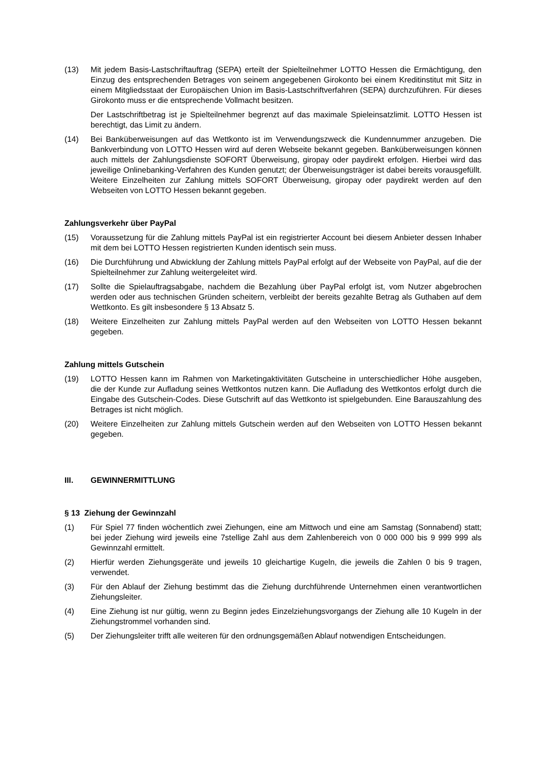(13) Mit jedem Basis-Lastschriftauftrag (SEPA) erteilt der Spielteilnehmer LOTTO Hessen die Ermächtigung, den Einzug des entsprechenden Betrages von seinem angegebenen Girokonto bei einem Kreditinstitut mit Sitz in einem Mitgliedsstaat der Europäischen Union im Basis-Lastschriftverfahren (SEPA) durchzuführen. Für dieses Girokonto muss er die entsprechende Vollmacht besitzen.
Der Lastschriftbetrag ist je Spielteilnehmer begrenzt auf das maximale Spieleinsatzlimit. LOTTO Hessen ist berechtigt, das Limit zu ändern.
(14) Bei Banküberweisungen auf das Wettkonto ist im Verwendungszweck die Kundennummer anzugeben. Die Bankverbindung von LOTTO Hessen wird auf deren Webseite bekannt gegeben. Banküberweisungen können auch mittels der Zahlungsdienste SOFORT Überweisung, giropay oder paydirekt erfolgen. Hierbei wird das jeweilige Onlinebanking-Verfahren des Kunden genutzt; der Überweisungsträger ist dabei bereits vorausgefüllt. Weitere Einzelheiten zur Zahlung mittels SOFORT Überweisung, giropay oder paydirekt werden auf den Webseiten von LOTTO Hessen bekannt gegeben.
Zahlungsverkehr über PayPal
(15) Voraussetzung für die Zahlung mittels PayPal ist ein registrierter Account bei diesem Anbieter dessen Inhaber mit dem bei LOTTO Hessen registrierten Kunden identisch sein muss.
(16) Die Durchführung und Abwicklung der Zahlung mittels PayPal erfolgt auf der Webseite von PayPal, auf die der Spielteilnehmer zur Zahlung weitergeleitet wird.
(17) Sollte die Spielauftragsabgabe, nachdem die Bezahlung über PayPal erfolgt ist, vom Nutzer abgebrochen werden oder aus technischen Gründen scheitern, verbleibt der bereits gezahlte Betrag als Guthaben auf dem Wettkonto. Es gilt insbesondere § 13 Absatz 5.
(18) Weitere Einzelheiten zur Zahlung mittels PayPal werden auf den Webseiten von LOTTO Hessen bekannt gegeben.
Zahlung mittels Gutschein
(19) LOTTO Hessen kann im Rahmen von Marketingaktivitäten Gutscheine in unterschiedlicher Höhe ausgeben, die der Kunde zur Aufladung seines Wettkontos nutzen kann. Die Aufladung des Wettkontos erfolgt durch die Eingabe des Gutschein-Codes. Diese Gutschrift auf das Wettkonto ist spielgebunden. Eine Barauszahlung des Betrages ist nicht möglich.
(20) Weitere Einzelheiten zur Zahlung mittels Gutschein werden auf den Webseiten von LOTTO Hessen bekannt gegeben.
III. GEWINNERMITTLUNG
§ 13 Ziehung der Gewinnzahl
(1) Für Spiel 77 finden wöchentlich zwei Ziehungen, eine am Mittwoch und eine am Samstag (Sonnabend) statt; bei jeder Ziehung wird jeweils eine 7stellige Zahl aus dem Zahlenbereich von 0 000 000 bis 9 999 999 als Gewinnzahl ermittelt.
(2) Hierfür werden Ziehungsgeräte und jeweils 10 gleichartige Kugeln, die jeweils die Zahlen 0 bis 9 tragen, verwendet.
(3) Für den Ablauf der Ziehung bestimmt das die Ziehung durchführende Unternehmen einen verantwortlichen Ziehungsleiter.
(4) Eine Ziehung ist nur gültig, wenn zu Beginn jedes Einzelziehungsvorgangs der Ziehung alle 10 Kugeln in der Ziehungstrommel vorhanden sind.
(5) Der Ziehungsleiter trifft alle weiteren für den ordnungsgemäßen Ablauf notwendigen Entscheidungen.